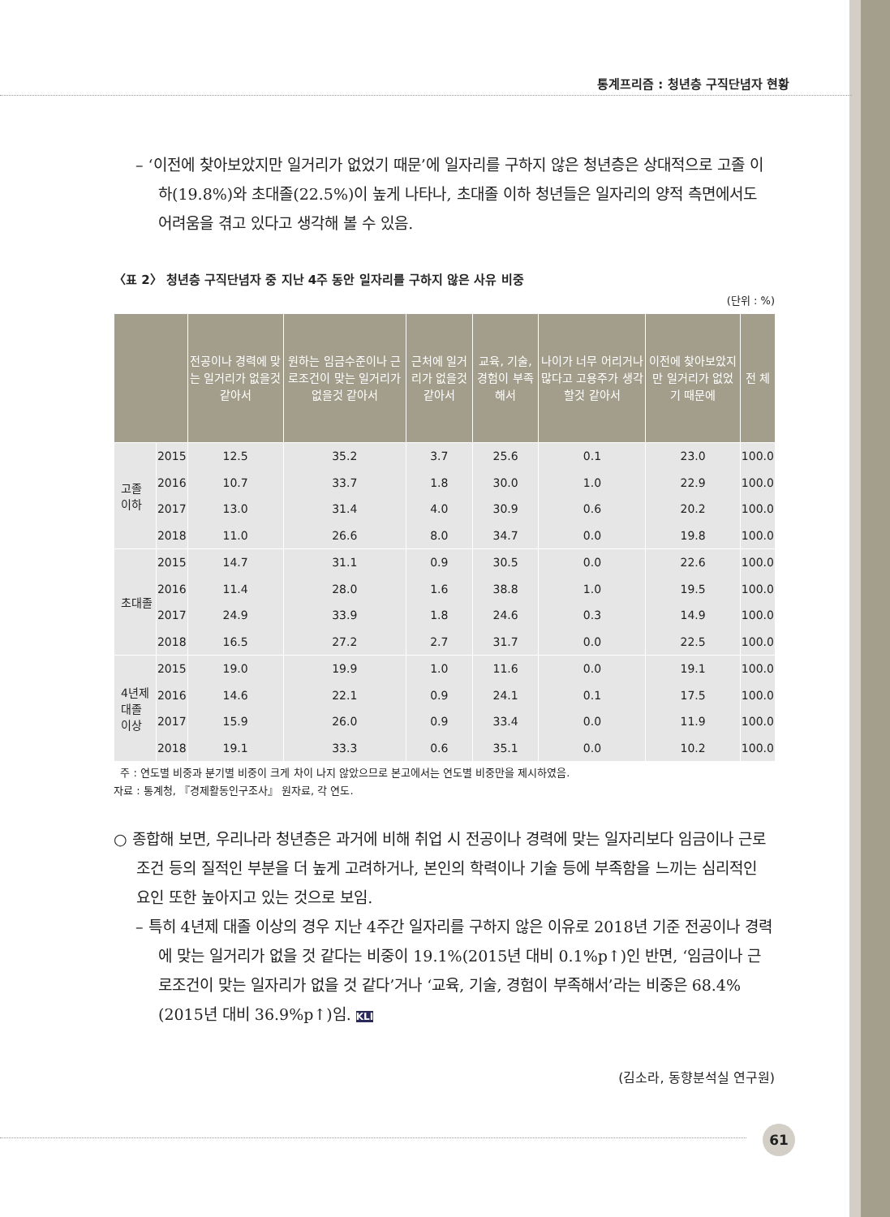통계프리즘 : 청년층 구직단념자 현황
– ‘이전에 찾아보았지만 일거리가 없었기 때문’에 일자리를 구하지 않은 청년층은 상대적으로 고졸 이하(19.8%)와 초대졸(22.5%)이 높게 나타나, 초대졸 이하 청년들은 일자리의 양적 측면에서도 어려움을 겪고 있다고 생각해 볼 수 있음.
〈표 2〉 청년층 구직단념자 중 지난 4주 동안 일자리를 구하지 않은 사유 비중
(단위 : %)
| | | 전공이나 경력에 맞는 일거리가 없을것 같아서 | 원하는 임금수준이나 근로조건이 맞는 일거리가 없을것 같아서 | 근처에 일거리가 없을것 같아서 | 교육, 기술, 경험이 부족해서 | 나이가 너무 어리거나 많다고 고용주가 생각할것 같아서 | 이전에 찾아보았지만 일거리가 없었기 때문에 | 전 체 |
| --- | --- | --- | --- | --- | --- | --- | --- | --- |
| 고졸 이하 | 2015 | 12.5 | 35.2 | 3.7 | 25.6 | 0.1 | 23.0 | 100.0 |
| | 2016 | 10.7 | 33.7 | 1.8 | 30.0 | 1.0 | 22.9 | 100.0 |
| | 2017 | 13.0 | 31.4 | 4.0 | 30.9 | 0.6 | 20.2 | 100.0 |
| | 2018 | 11.0 | 26.6 | 8.0 | 34.7 | 0.0 | 19.8 | 100.0 |
| 초대졸 | 2015 | 14.7 | 31.1 | 0.9 | 30.5 | 0.0 | 22.6 | 100.0 |
| | 2016 | 11.4 | 28.0 | 1.6 | 38.8 | 1.0 | 19.5 | 100.0 |
| | 2017 | 24.9 | 33.9 | 1.8 | 24.6 | 0.3 | 14.9 | 100.0 |
| | 2018 | 16.5 | 27.2 | 2.7 | 31.7 | 0.0 | 22.5 | 100.0 |
| 4년제 대졸 이상 | 2015 | 19.0 | 19.9 | 1.0 | 11.6 | 0.0 | 19.1 | 100.0 |
| | 2016 | 14.6 | 22.1 | 0.9 | 24.1 | 0.1 | 17.5 | 100.0 |
| | 2017 | 15.9 | 26.0 | 0.9 | 33.4 | 0.0 | 11.9 | 100.0 |
| | 2018 | 19.1 | 33.3 | 0.6 | 35.1 | 0.0 | 10.2 | 100.0 |
주 : 연도별 비중과 분기별 비중이 크게 차이 나지 않았으므로 본고에서는 연도별 비중만을 제시하였음.
자료 : 통계청, 『경제활동인구조사』 원자료, 각 연도.
○ 종합해 보면, 우리나라 청년층은 과거에 비해 취업 시 전공이나 경력에 맞는 일자리보다 임금이나 근로조건 등의 질적인 부분을 더 높게 고려하거나, 본인의 학력이나 기술 등에 부족함을 느끼는 심리적인 요인 또한 높아지고 있는 것으로 보임.
– 특히 4년제 대졸 이상의 경우 지난 4주간 일자리를 구하지 않은 이유로 2018년 기준 전공이나 경력에 맞는 일거리가 없을 것 같다는 비중이 19.1%(2015년 대비 0.1%p↑)인 반면, ‘임금이나 근로조건이 맞는 일자리가 없을 것 같다’거나 ‘교육, 기술, 경험이 부족해서’라는 비중은 68.4%(2015년 대비 36.9%p↑)임. KLI
(김소라, 동향분석실 연구원)
61